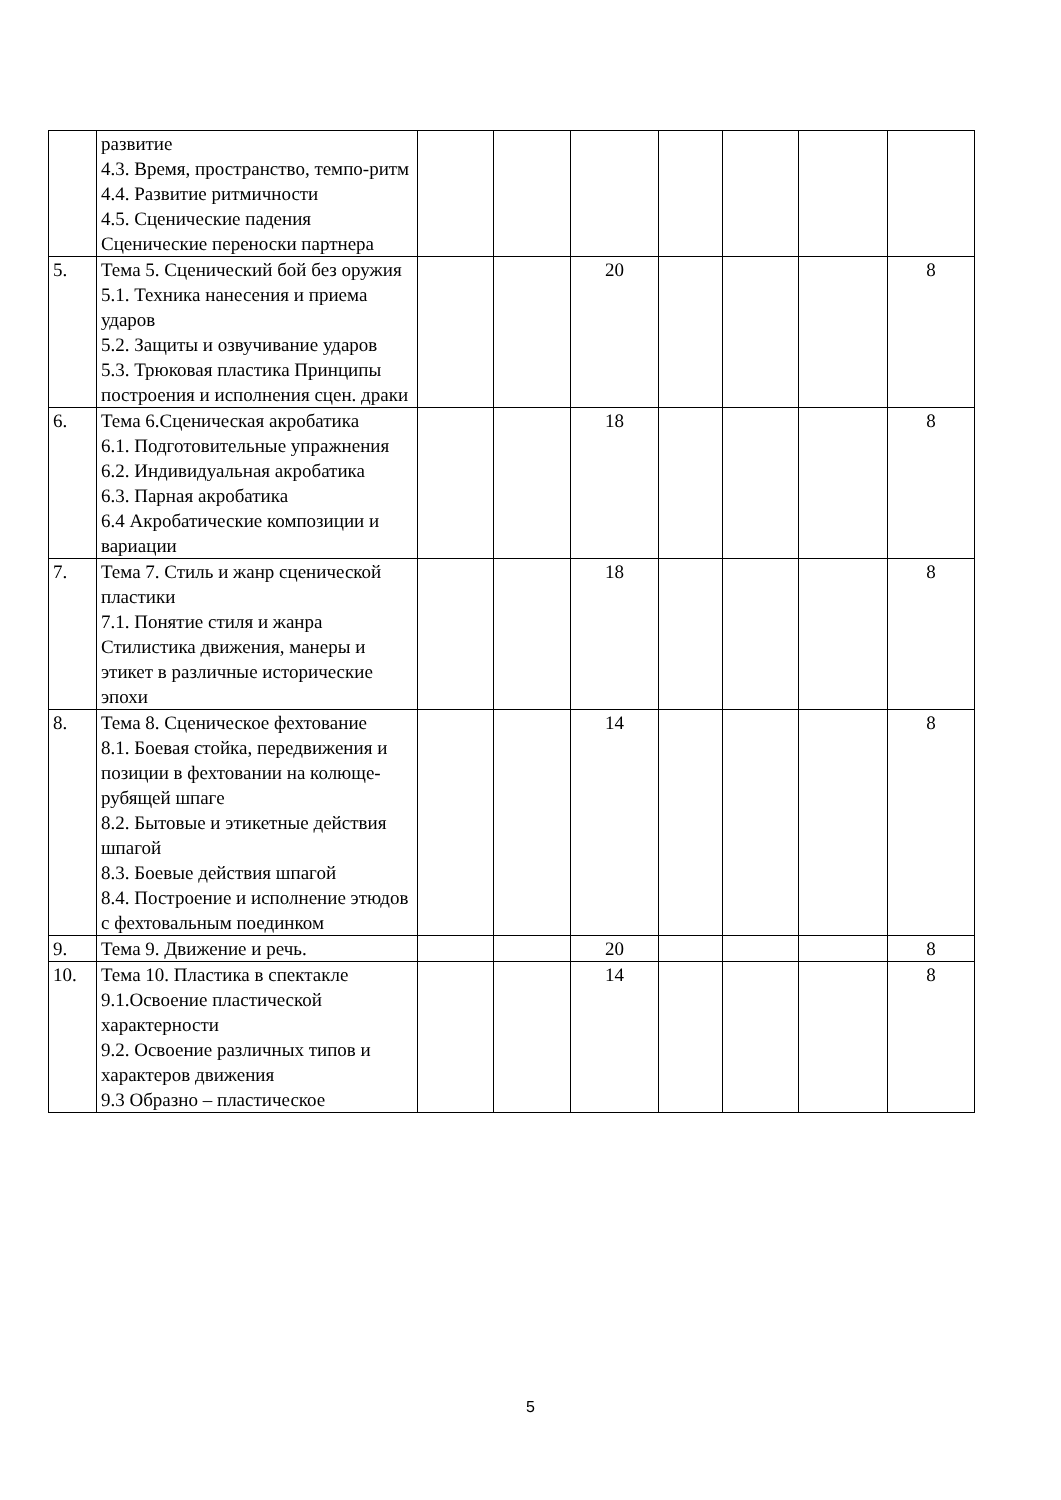| | развитие 4.3. Время, пространство, темпо-ритм 4.4. Развитие ритмичности 4.5. Сценические падения Сценические переноски партнера | | | | | | | |
| 5. | Тема 5. Сценический бой без оружия 5.1. Техника нанесения и приема ударов 5.2. Защиты и озвучивание ударов 5.3. Трюковая пластика Принципы построения и исполнения сцен. драки | | | 20 | | | | 8 |
| 6. | Тема 6.Сценическая акробатика 6.1. Подготовительные упражнения 6.2. Индивидуальная акробатика 6.3. Парная акробатика 6.4 Акробатические композиции и вариации | | | 18 | | | | 8 |
| 7. | Тема 7. Стиль и жанр сценической пластики 7.1. Понятие стиля и жанра Стилистика движения, манеры и этикет в различные исторические эпохи | | | 18 | | | | 8 |
| 8. | Тема 8. Сценическое фехтование 8.1. Боевая стойка, передвижения и позиции в фехтовании на колюще-рубящей шпаге 8.2. Бытовые и этикетные действия шпагой 8.3. Боевые действия шпагой 8.4. Построение и исполнение этюдов с фехтовальным поединком | | | 14 | | | | 8 |
| 9. | Тема 9. Движение и речь. | | | 20 | | | | 8 |
| 10. | Тема 10. Пластика в спектакле 9.1.Освоение пластической характерности 9.2. Освоение различных типов и характеров движения 9.3 Образно – пластическое | | | 14 | | | | 8 |
5